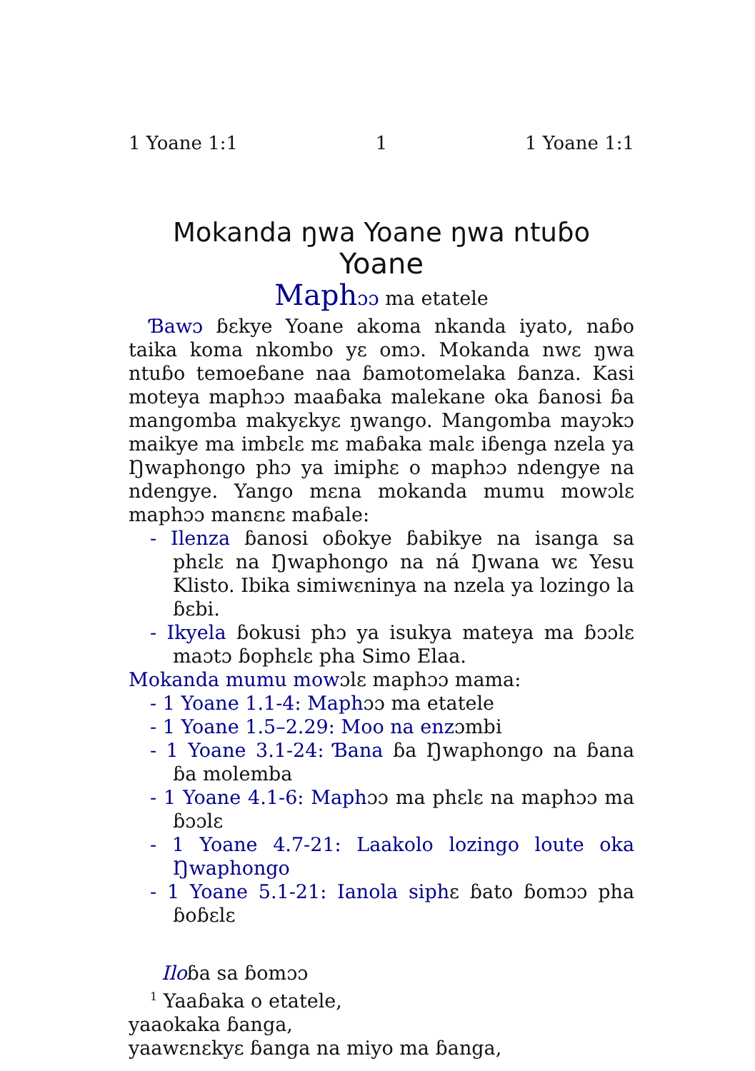1 Yoane 1:1 1 1 Yoane 1:1
Mokanda ŋwa Yoane ŋwa ntuɓo
Yoane
Maph ɔɔ ma etatele
Ɓawɔ ɓɛkye Yoane akoma nkanda iyato, naɓo taika koma nkombo yɛ omɔ. Mokanda nwɛ ŋwa ntuɓo temoeɓane naa ɓamotomelaka ɓanza. Kasi moteya maphɔɔ maaɓaka malekane oka ɓanosi ɓa mangomba makyɛkyɛ ŋwango. Mangomba mayɔkɔ maikye ma imbɛlɛ mɛ maɓaka malɛ iɓenga nzela ya Ŋwaphongo phɔ ya imiphɛ o maphɔɔ ndengye na ndengye. Yango mɛna mokanda mumu mowɔlɛ maphɔɔ manɛnɛ maɓale:
- Ilenza ɓanosi oɓokye ɓabikye na isanga sa phɛlɛ na Ŋwaphongo na ná Ŋwana wɛ Yesu Klisto. Ibika simiwɛninya na nzela ya lozingo la ɓɛbi.
- Ikyela ɓokusi phɔ ya isukya mateya ma ɓɔɔlɛ maɔtɔ ɓophɛlɛ pha Simo Elaa.
Mokanda mumu mowɔlɛ maphɔɔ mama:
- 1 Yoane 1.1-4: Maphɔɔ ma etatele
- 1 Yoane 1.5–2.29: Moo na enzɔmbi
- 1 Yoane 3.1-24: Ɓana ɓa Ŋwaphongo na ɓana ɓa molemba
- 1 Yoane 4.1-6: Maphɔɔ ma phɛlɛ na maphɔɔ ma ɓɔɔlɛ
- 1 Yoane 4.7-21: Laakolo lozingo loute oka Ŋwaphongo
- 1 Yoane 5.1-21: Ianola siphɛ ɓato ɓomɔɔ pha ɓoɓɛlɛ
Iloɓa sa ɓomɔɔ
<sup>1</sup> Yaaɓaka o etatele,
yaaokaka ɓanga,
yaawɛnɛkyɛ ɓanga na miyo ma ɓanga,